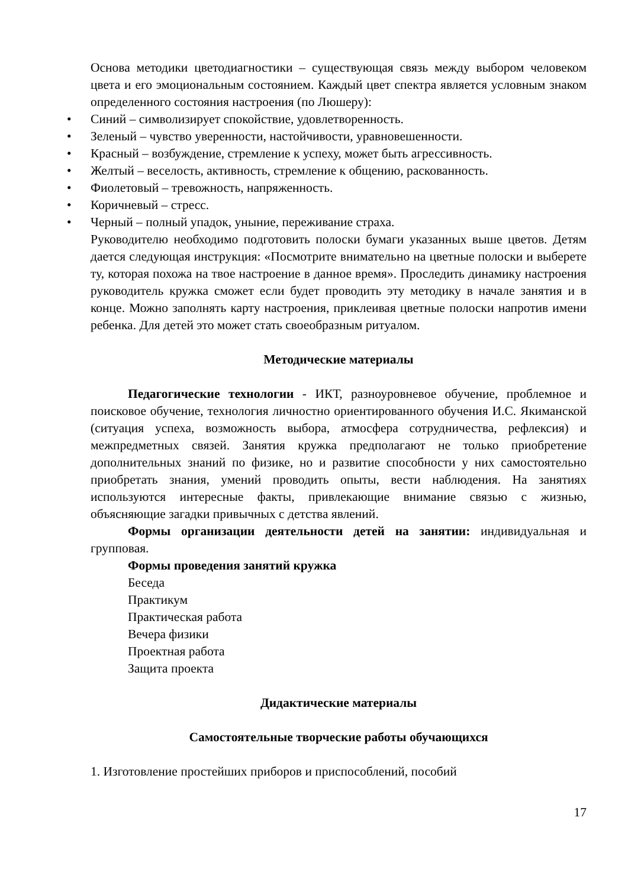Основа методики цветодиагностики – существующая связь между выбором человеком цвета и его эмоциональным состоянием. Каждый цвет спектра является условным знаком определенного состояния настроения (по Люшеру):
• Синий – символизирует спокойствие, удовлетворенность.
• Зеленый – чувство уверенности, настойчивости, уравновешенности.
• Красный – возбуждение, стремление к успеху, может быть агрессивность.
• Желтый – веселость, активность, стремление к общению, раскованность.
• Фиолетовый – тревожность, напряженность.
• Коричневый – стресс.
• Черный – полный упадок, уныние, переживание страха.
Руководителю необходимо подготовить полоски бумаги указанных выше цветов. Детям дается следующая инструкция: «Посмотрите внимательно на цветные полоски и выберете ту, которая похожа на твое настроение в данное время». Проследить динамику настроения руководитель кружка сможет если будет проводить эту методику в начале занятия и в конце. Можно заполнять карту настроения, приклеивая цветные полоски напротив имени ребенка. Для детей это может стать своеобразным ритуалом.
Методические материалы
Педагогические технологии - ИКТ, разноуровневое обучение, проблемное и поисковое обучение, технология личностно ориентированного обучения И.С. Якиманской (ситуация успеха, возможность выбора, атмосфера сотрудничества, рефлексия) и межпредметных связей. Занятия кружка предполагают не только приобретение дополнительных знаний по физике, но и развитие способности у них самостоятельно приобретать знания, умений проводить опыты, вести наблюдения. На занятиях используются интересные факты, привлекающие внимание связью с жизнью, объясняющие загадки привычных с детства явлений.
Формы организации деятельности детей на занятии: индивидуальная и групповая.
Формы проведения занятий кружка
Беседа
Практикум
Практическая работа
Вечера физики
Проектная работа
Защита проекта
Дидактические материалы
Самостоятельные творческие работы обучающихся
1. Изготовление простейших приборов и приспособлений, пособий
17